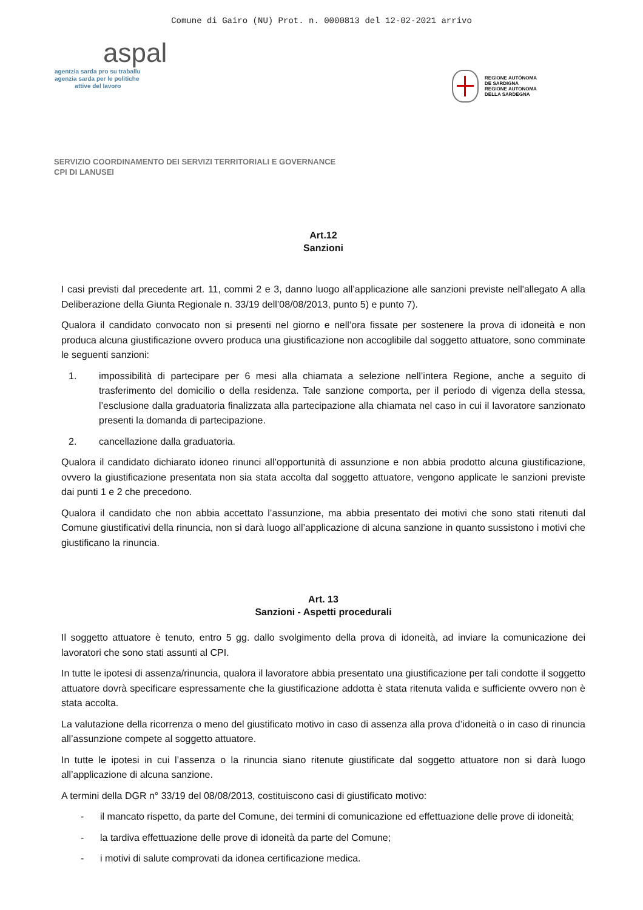Comune di Gairo (NU) Prot. n. 0000813 del 12-02-2021 arrivo
aspal
agentzia sarda pro su traballu
agenzia sarda per le politiche
attive del lavoro
REGIONE AUTÒNOMA
DE SARDIGNA
REGIONE AUTONOMA
DELLA SARDEGNA
SERVIZIO COORDINAMENTO DEI SERVIZI TERRITORIALI E GOVERNANCE
CPI DI LANUSEI
Art.12
Sanzioni
I casi previsti dal precedente art. 11, commi 2 e 3, danno luogo all’applicazione alle sanzioni previste nell'allegato A alla Deliberazione della Giunta Regionale n. 33/19 dell’08/08/2013, punto 5) e punto 7).
Qualora il candidato convocato non si presenti nel giorno e nell’ora fissate per sostenere la prova di idoneità e non produca alcuna giustificazione ovvero produca una giustificazione non accoglibile dal soggetto attuatore, sono comminate le seguenti sanzioni:
1. impossibilità di partecipare per 6 mesi alla chiamata a selezione nell’intera Regione, anche a seguito di trasferimento del domicilio o della residenza. Tale sanzione comporta, per il periodo di vigenza della stessa, l’esclusione dalla graduatoria finalizzata alla partecipazione alla chiamata nel caso in cui il lavoratore sanzionato presenti la domanda di partecipazione.
2. cancellazione dalla graduatoria.
Qualora il candidato dichiarato idoneo rinunci all’opportunità di assunzione e non abbia prodotto alcuna giustificazione, ovvero la giustificazione presentata non sia stata accolta dal soggetto attuatore, vengono applicate le sanzioni previste dai punti 1 e 2 che precedono.
Qualora il candidato che non abbia accettato l’assunzione, ma abbia presentato dei motivi che sono stati ritenuti dal Comune giustificativi della rinuncia, non si darà luogo all’applicazione di alcuna sanzione in quanto sussistono i motivi che giustificano la rinuncia.
Art. 13
Sanzioni - Aspetti procedurali
Il soggetto attuatore è tenuto, entro 5 gg. dallo svolgimento della prova di idoneità, ad inviare la comunicazione dei lavoratori che sono stati assunti al CPI.
In tutte le ipotesi di assenza/rinuncia, qualora il lavoratore abbia presentato una giustificazione per tali condotte il soggetto attuatore dovrà specificare espressamente che la giustificazione addotta è stata ritenuta valida e sufficiente ovvero non è stata accolta.
La valutazione della ricorrenza o meno del giustificato motivo in caso di assenza alla prova d’idoneità o in caso di rinuncia all’assunzione compete al soggetto attuatore.
In tutte le ipotesi in cui l’assenza o la rinuncia siano ritenute giustificate dal soggetto attuatore non si darà luogo all’applicazione di alcuna sanzione.
A termini della DGR n° 33/19 del 08/08/2013, costituiscono casi di giustificato motivo:
- il mancato rispetto, da parte del Comune, dei termini di comunicazione ed effettuazione delle prove di idoneità;
- la tardiva effettuazione delle prove di idoneità da parte del Comune;
- i motivi di salute comprovati da idonea certificazione medica.